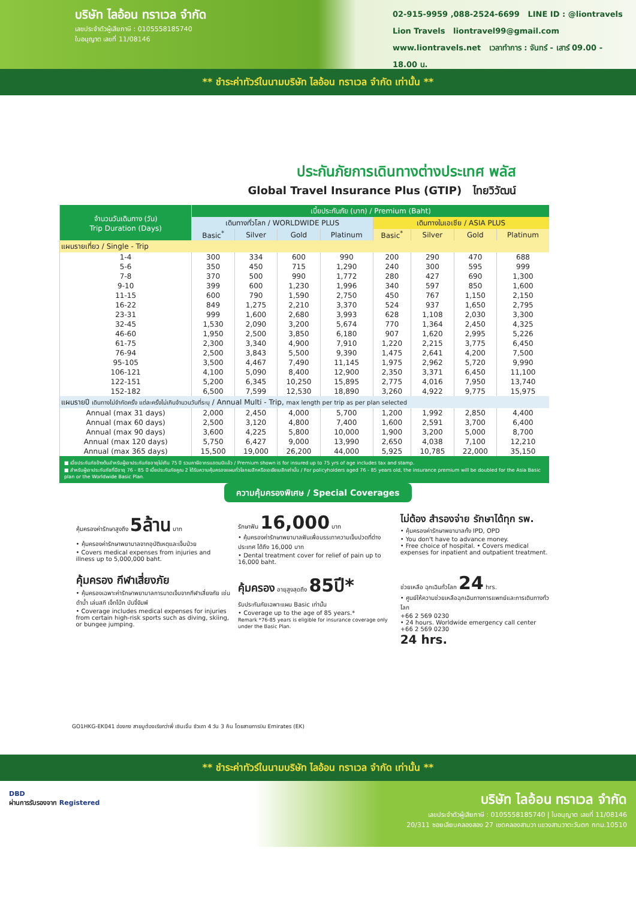บริษัท ไลอ้อน ทราเวล จำกัด
เลขประจำตัวผู้เสียภาษี : 0105558185740
ใบอนุญาต เลขที่ 11/08146
02-915-9959 ,088-2524-6699 LINE ID : @liontravels
Lion Travels liontravel99@gmail.com
www.liontravels.net เวลาทำการ : จันทร์ - เสาร์ 09.00 - 18.00 น.
** ชำระค่าทัวร์ในนามบริษัท ไลอ้อน ทราเวล จำกัด เท่านั้น **
ประกันภัยการเดินทางต่างประเทศ พลัส
Global Travel Insurance Plus (GTIP) ไทยวิวัฒน์
| จำนวนวันเดินทาง (วัน) Trip Duration (Days) | เบี้ยประกันภัย (บาท) / Premium (Baht) | | | | | | | |
| --- | --- | --- | --- | --- | --- | --- | --- | --- |
| | เดินทางทั่วโลก / WORLDWIDE PLUS | | | | เดินทางในเอเชีย / ASIA PLUS | | | |
| | Basic<sup>*</sup> | Silver | Gold | Platinum | Basic<sup>*</sup> | Silver | Gold | Platinum |
| แผนรายเที่ยว / Single - Trip | | | | | | | | |
| 1-4 | 300 | 334 | 600 | 990 | 200 | 290 | 470 | 688 |
| 5-6 | 350 | 450 | 715 | 1,290 | 240 | 300 | 595 | 999 |
| 7-8 | 370 | 500 | 990 | 1,772 | 280 | 427 | 690 | 1,300 |
| 9-10 | 399 | 600 | 1,230 | 1,996 | 340 | 597 | 850 | 1,600 |
| 11-15 | 600 | 790 | 1,590 | 2,750 | 450 | 767 | 1,150 | 2,150 |
| 16-22 | 849 | 1,275 | 2,210 | 3,370 | 524 | 937 | 1,650 | 2,795 |
| 23-31 | 999 | 1,600 | 2,680 | 3,993 | 628 | 1,108 | 2,030 | 3,300 |
| 32-45 | 1,530 | 2,090 | 3,200 | 5,674 | 770 | 1,364 | 2,450 | 4,325 |
| 46-60 | 1,950 | 2,500 | 3,850 | 6,180 | 907 | 1,620 | 2,995 | 5,226 |
| 61-75 | 2,300 | 3,340 | 4,900 | 7,910 | 1,220 | 2,215 | 3,775 | 6,450 |
| 76-94 | 2,500 | 3,843 | 5,500 | 9,390 | 1,475 | 2,641 | 4,200 | 7,500 |
| 95-105 | 3,500 | 4,467 | 7,490 | 11,145 | 1,975 | 2,962 | 5,720 | 9,990 |
| 106-121 | 4,100 | 5,090 | 8,400 | 12,900 | 2,350 | 3,371 | 6,450 | 11,100 |
| 122-151 | 5,200 | 6,345 | 10,250 | 15,895 | 2,775 | 4,016 | 7,950 | 13,740 |
| 152-182 | 6,500 | 7,599 | 12,530 | 18,890 | 3,260 | 4,922 | 9,775 | 15,975 |
| แผนรายปี เดินทางไม่จำกัดครั้ง แต่ละครั้งไม่เกินจำนวนวันที่ระบุ / Annual Multi - Trip, max length per trip as per plan selected | | | | | | | | |
| Annual (max 31 days) | 2,000 | 2,450 | 4,000 | 5,700 | 1,200 | 1,992 | 2,850 | 4,400 |
| Annual (max 60 days) | 2,500 | 3,120 | 4,800 | 7,400 | 1,600 | 2,591 | 3,700 | 6,400 |
| Annual (max 90 days) | 3,600 | 4,225 | 5,800 | 10,000 | 1,900 | 3,200 | 5,000 | 8,700 |
| Annual (max 120 days) | 5,750 | 6,427 | 9,000 | 13,990 | 2,650 | 4,038 | 7,100 | 12,210 |
| Annual (max 365 days) | 15,500 | 19,000 | 26,200 | 44,000 | 5,925 | 10,785 | 22,000 | 35,150 |
■ เบี้ยประกันภัยข้างต้นสำหรับผู้เอาประกันภัยอายุไม่เกิน 75 ปี รวมภาษีอากรแสตมป์แล้ว / Premium shown is for insured up to 75 yrs of age includes tax and stamp.
■ สำหรับผู้เอาประกันภัยที่มีอายุ 76 - 85 ปี เบี้ยประกันภัยคูณ 2 ได้รับความคุ้มครองแผนทั่วโลกเบสิกหรือเอเชียเบสิกเท่านั้น / For policyholders aged 76 - 85 years old, the insurance premium will be doubled for the Asia Basic plan or the Worldwide Basic Plan.
ความคุ้มครองพิเศษ / Special Coverages
คุ้มครองค่ารักษาสูงถึง 5ล้าน บาท
• คุ้มครองค่ารักษาพยาบาลจากอุบัติเหตุและเจ็บป่วย
• Covers medical expenses from injuries and illness up to 5,000,000 baht.
รักษาฟัน 16,000 บาท
• คุ้มครองค่ารักษาพยาบาลฟันเพื่อบรรเทาความเจ็บปวดที่ต่างประเทศ ได้ถึง 16,000 บาท
• Dental treatment cover for relief of pain up to 16,000 baht.
ไม่ต้อง สำรองจ่าย รักษาได้ทุก รพ.
• คุ้มครองค่ารักษาพยาบาลทั้ง IPD, OPD
• You don't have to advance money.
• Free choice of hospital. • Covers medical expenses for inpatient and outpatient treatment.
คุ้มครอง กีฬาเสี่ยงภัย
• คุ้มครองเฉพาะค่ารักษาพยาบาลการบาดเจ็บจากกีฬาเสี่ยงภัย เช่น ดำน้ำ เล่นสกี เจ็ทโบ้ท บันจี้จัมพ์
• Coverage includes medical expenses for injuries from certain high-risk sports such as diving, skiing, or bungee jumping.
คุ้มครอง อายุสูงสุดถึง 85ปี*
รับประกันภัยเฉพาะแผน Basic เท่านั้น
• Coverage up to the age of 85 years.*
Remark *76-85 years is eligible for insurance coverage only under the Basic Plan.
ช่วยเหลือ ฉุกเฉินทั่วโลก 24 hrs.
• ศูนย์ให้ความช่วยเหลือฉุกเฉินทางการแพทย์และการเดินทางทั่วโลก
+66 2 569 0230
• 24 hours. Worldwide emergency call center
+66 2 569 0230
24 hrs.
GO1HKG-EK041 ฮ่องกง สายมูต้องเรียกว่าพี่ เซินเจิ้น ซัวเถา 4 วัน 3 คืน โดยสายการบิน Emirates (EK)
** ชำระค่าทัวร์ในนามบริษัท ไลอ้อน ทราเวล จำกัด เท่านั้น **
DBD
ผ่านการรับรองจาก Registered
บริษัท ไลอ้อน ทราเวล จำกัด
เลขประจำตัวผู้เสียภาษี : 0105558185740 | ใบอนุญาต เลขที่ 11/08146
20/311 ซอยเลียบคลองสอง 27 เขตคลองสามวา แขวงสามวาตะวันตก กทม.10510